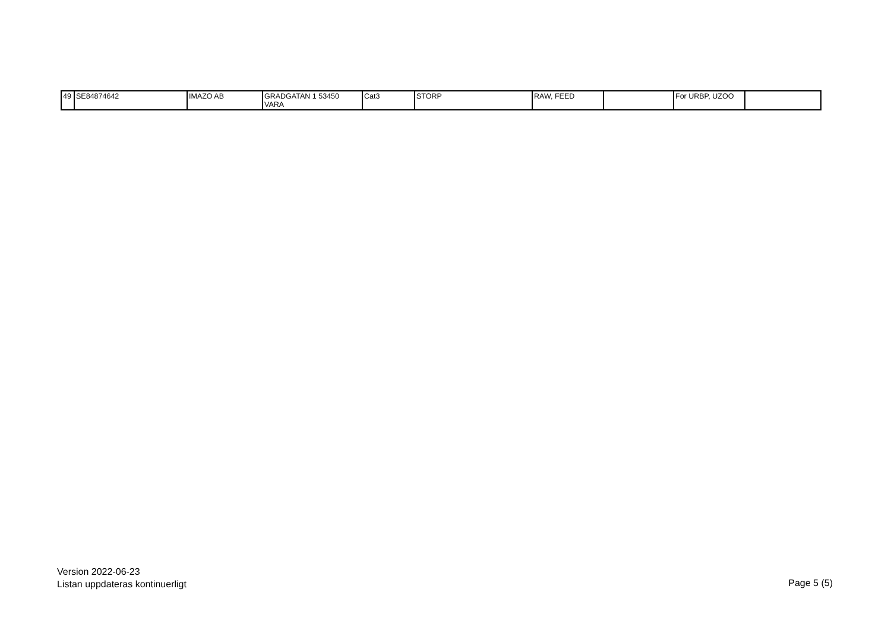| 49 | SE84874642 | IMAZO AB | GRADGATAN 1 53450 VARA | Cat3 | STORP | RAW, FEED | | For URBP, UZOO | |
Version 2022-06-23
Listan uppdateras kontinuerligt
Page 5 (5)